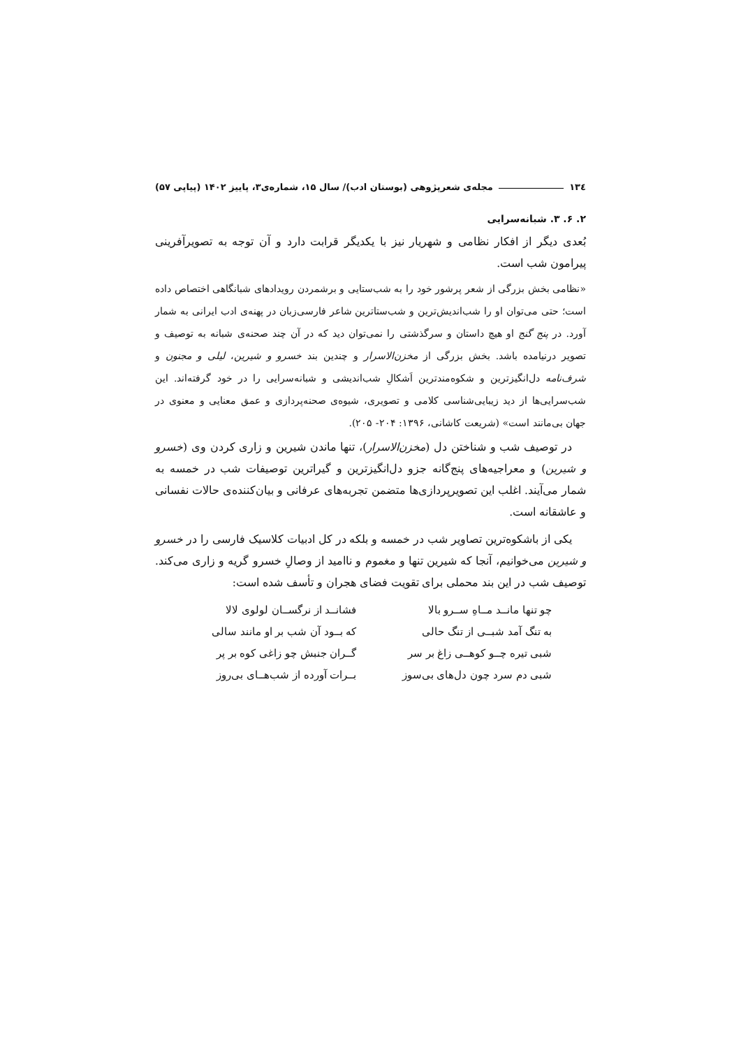١٣٤ مجله‌ی شعرپژوهی (بوستان ادب)/ سال ۱۵، شماره‌ی۳، پاییز ۱۴۰۲ (پیاپی ۵۷)
۲. ۶. ۳. شبانه‌سرایی
بُعدی دیگر از افکار نظامی و شهریار نیز با یکدیگر قرابت دارد و آن توجه به تصویرآفرینی پیرامون شب است.
«نظامی بخش بزرگی از شعر پرشور خود را به شب‌ستایی و برشمردن رویدادهای شبانگاهی اختصاص داده است؛ حتی می‌توان او را شب‌اندیش‌ترین و شب‌ستاترین شاعر فارسی‌زبان در پهنه‌ی ادب ایرانی به شمار آورد. در پنج گنج او هیچ داستان و سرگذشتی را نمی‌توان دید که در آن چند صحنه‌ی شبانه به توصیف و تصویر درنیامده باشد. بخش بزرگی از مخزن‌الاسرار و چندین بند خسرو و شیرین، لیلی و مجنون و شرف‌نامه دل‌انگیزترین و شکوه‌مندترین اَشکالِ شب‌اندیشی و شبانه‌سرایی را در خود گرفته‌اند. این شب‌سرایی‌ها از دید زیبایی‌شناسی کلامی و تصویری، شیوه‌ی صحنه‌پردازی و عمق معنایی و معنوی در جهان بی‌مانند است» (شریعت کاشانی، ۱۳۹۶: ۲۰۴- ۲۰۵).
در توصیف شب و شناختن دل (مخزن‌الاسرار)، تنها ماندن شیرین و زاری کردن وی (خسرو و شیرین) و معراجیه‌های پنج‌گانه جزو دل‌انگیزترین و گیراترین توصیفات شب در خمسه به شمار می‌آیند. اغلب این تصویرپردازی‌ها متضمن تجربه‌های عرفانی و بیان‌کننده‌ی حالات نفسانی و عاشقانه است.
یکی از باشکوه‌ترین تصاویر شب در خمسه و بلکه در کل ادبیات کلاسیک فارسی را در خسرو و شیرین می‌خوانیم، آنجا که شیرین تنها و مغموم و ناامید از وصالِ خسرو گریه و زاری می‌کند. توصیف شب در این بند محملی برای تقویت فضای هجران و تأسف شده است:
چو تنها مانــد مــاهِ ســرو بالا فشانــد از نرگســان لولوی لالا به تنگ آمد شبــی از تنگ حالی که بــود آن شب بر او مانند سالی شبی تیره چــو کوهــی زاغ بر سر گــران جنبش چو زاغی کوه بر پر شبی دم سرد چون دل‌های بی‌سوز بــرات آورده از شب‌هــای بی‌روز